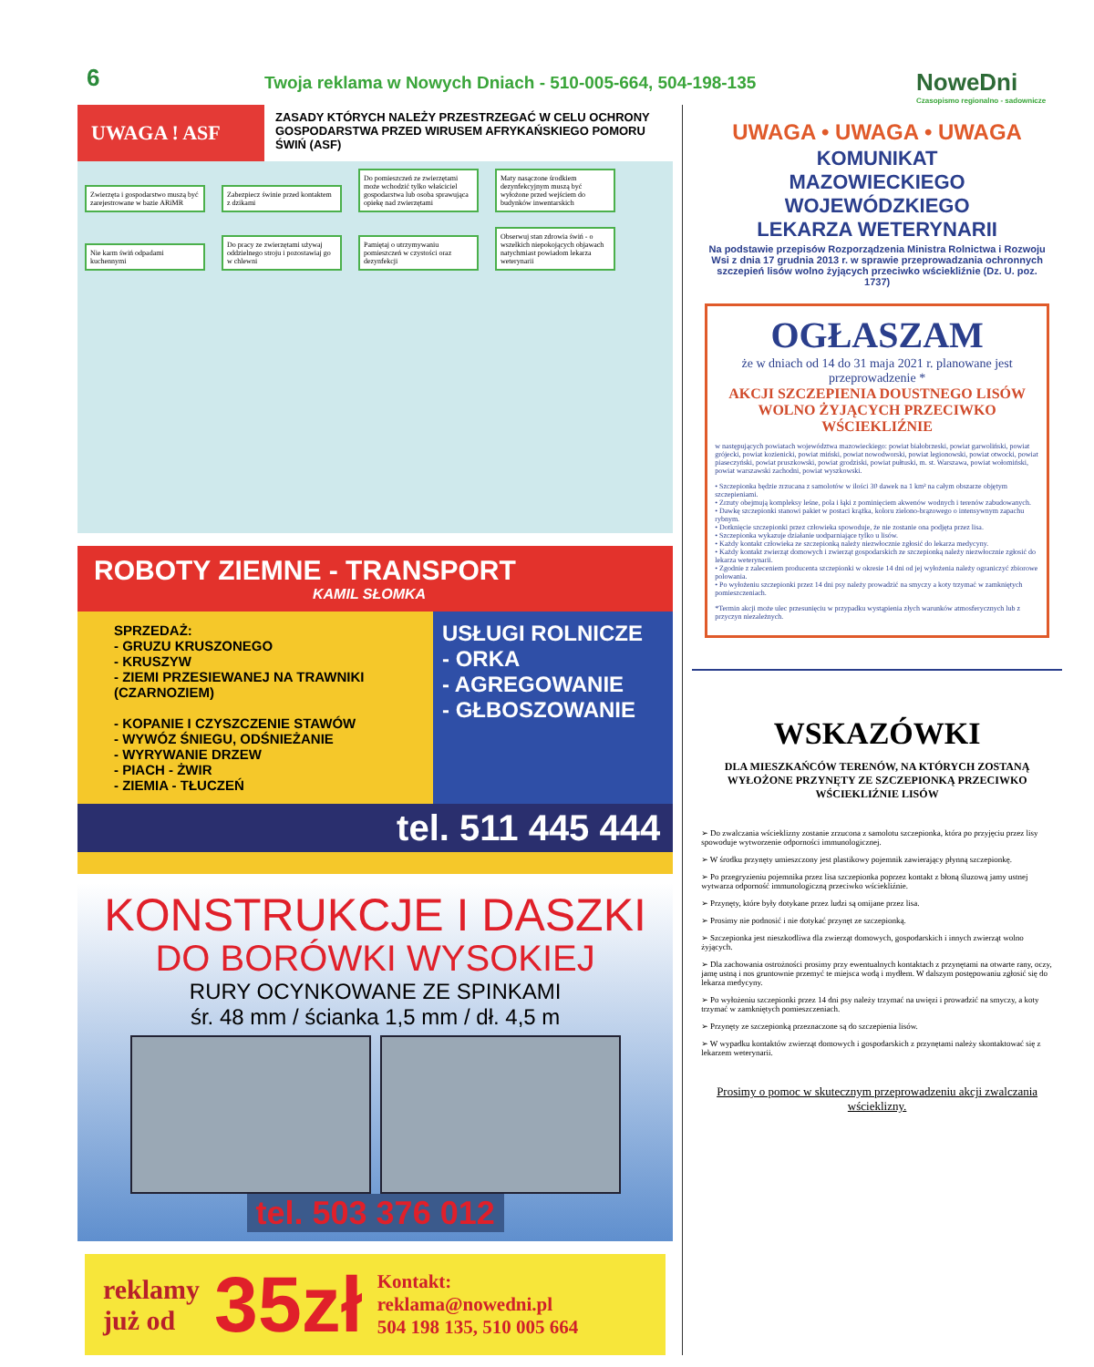6 Twoja reklama w Nowych Dniach - 510-005-664, 504-198-135 NoweDni
Czasopismo regionalno - sadownicze
UWAGA ! ASF
ZASADY KTÓRYCH NALEŻY PRZESTRZEGAĆ W CELU OCHRONY GOSPODARSTWA PRZED WIRUSEM AFRYKAŃSKIEGO POMORU ŚWIŃ (ASF)
Zwierzęta i gospodarstwo muszą być zarejestrowane w bazie ARiMR
Zabezpiecz świnie przed kontaktem z dzikami
Do pomieszczeń ze zwierzętami może wchodzić tylko właściciel gospodarstwa lub osoba sprawująca opiekę nad zwierzętami
Maty nasączone środkiem dezynfekcyjnym muszą być wyłożone przed wejściem do budynków inwentarskich
Nie karm świń odpadami kuchennymi
Do pracy ze zwierzętami używaj oddzielnego stroju i pozostawiaj go w chlewni
Pamiętaj o utrzymywaniu pomieszczeń w czystości oraz dezynfekcji
Obserwuj stan zdrowia świń - o wszelkich niepokojących objawach natychmiast powiadom lekarza weterynarii
ROBOTY ZIEMNE - TRANSPORT
KAMIL SŁOMKA
SPRZEDAŻ:
- GRUZU KRUSZONEGO
- KRUSZYW
- ZIEMI PRZESIEWANEJ NA TRAWNIKI (CZARNOZIEM)
- KOPANIE I CZYSZCZENIE STAWÓW
- WYWÓZ ŚNIEGU, ODŚNIEŻANIE
- WYRYWANIE DRZEW
- PIACH - ŻWIR
- ZIEMIA - TŁUCZEŃ
USŁUGI ROLNICZE
- ORKA
- AGREGOWANIE
- GŁBOSZOWANIE
tel. 511 445 444
KONSTRUKCJE I DASZKI
DO BORÓWKI WYSOKIEJ
RURY OCYNKOWANE ZE SPINKAMI
śr. 48 mm / ścianka 1,5 mm / dł. 4,5 m
tel. 503 376 012
reklamy
już od
35zł
Kontakt:
reklama@nowedni.pl
504 198 135, 510 005 664
UWAGA • UWAGA • UWAGA
KOMUNIKAT
MAZOWIECKIEGO WOJEWÓDZKIEGO
LEKARZA WETERYNARII
Na podstawie przepisów Rozporządzenia Ministra Rolnictwa i Rozwoju Wsi z dnia 17 grudnia 2013 r. w sprawie przeprowadzania ochronnych szczepień lisów wolno żyjących przeciwko wściekliźnie (Dz. U. poz. 1737)
OGŁASZAM
że w dniach od 14 do 31 maja 2021 r. planowane jest przeprowadzenie *
AKCJI SZCZEPIENIA DOUSTNEGO LISÓW WOLNO ŻYJĄCYCH PRZECIWKO WŚCIEKLIŹNIE
w następujących powiatach województwa mazowieckiego: powiat białobrzeski, powiat garwoliński, powiat grójecki, powiat kozienicki, powiat miński, powiat nowodworski, powiat legionowski, powiat otwocki, powiat piaseczyński, powiat pruszkowski, powiat grodziski, powiat pułtuski, m. st. Warszawa, powiat wołomiński, powiat warszawski zachodni, powiat wyszkowski.
• Szczepionka będzie zrzucana z samolotów w ilości 30 dawek na 1 km² na całym obszarze objętym szczepieniami.
• Zrzuty obejmują kompleksy leśne, pola i łąki z pominięciem akwenów wodnych i terenów zabudowanych.
• Dawkę szczepionki stanowi pakiet w postaci krążka, koloru zielono-brązowego o intensywnym zapachu rybnym.
• Dotknięcie szczepionki przez człowieka spowoduje, że nie zostanie ona podjęta przez lisa.
• Szczepionka wykazuje działanie uodparniające tylko u lisów.
• Każdy kontakt człowieka ze szczepionką należy niezwłocznie zgłosić do lekarza medycyny.
• Każdy kontakt zwierząt domowych i zwierząt gospodarskich ze szczepionką należy niezwłocznie zgłosić do lekarza weterynarii.
• Zgodnie z zaleceniem producenta szczepionki w okresie 14 dni od jej wyłożenia należy ograniczyć zbiorowe polowania.
• Po wyłożeniu szczepionki przez 14 dni psy należy prowadzić na smyczy a koty trzymać w zamkniętych pomieszczeniach.
*Termin akcji może ulec przesunięciu w przypadku wystąpienia złych warunków atmosferycznych lub z przyczyn niezależnych.
WSKAZÓWKI
DLA MIESZKAŃCÓW TERENÓW, NA KTÓRYCH ZOSTANĄ WYŁOŻONE PRZYNĘTY ZE SZCZEPIONKĄ PRZECIWKO WŚCIEKLIŹNIE LISÓW
➢ Do zwalczania wścieklizny zostanie zrzucona z samolotu szczepionka, która po przyjęciu przez lisy spowoduje wytworzenie odporności immunologicznej.
➢ W środku przynęty umieszczony jest plastikowy pojemnik zawierający płynną szczepionkę.
➢ Po przegryzieniu pojemnika przez lisa szczepionka poprzez kontakt z błoną śluzową jamy ustnej wytwarza odporność immunologiczną przeciwko wściekliźnie.
➢ Przynęty, które były dotykane przez ludzi są omijane przez lisa.
➢ Prosimy nie podnosić i nie dotykać przynęt ze szczepionką.
➢ Szczepionka jest nieszkodliwa dla zwierząt domowych, gospodarskich i innych zwierząt wolno żyjących.
➢ Dla zachowania ostrożności prosimy przy ewentualnych kontaktach z przynętami na otwarte rany, oczy, jamę ustną i nos gruntownie przemyć te miejsca wodą i mydłem. W dalszym postępowaniu zgłosić się do lekarza medycyny.
➢ Po wyłożeniu szczepionki przez 14 dni psy należy trzymać na uwięzi i prowadzić na smyczy, a koty trzymać w zamkniętych pomieszczeniach.
➢ Przynęty ze szczepionką przeznaczone są do szczepienia lisów.
➢ W wypadku kontaktów zwierząt domowych i gospodarskich z przynętami należy skontaktować się z lekarzem weterynarii.
Prosimy o pomoc w skutecznym przeprowadzeniu akcji zwalczania wścieklizny.